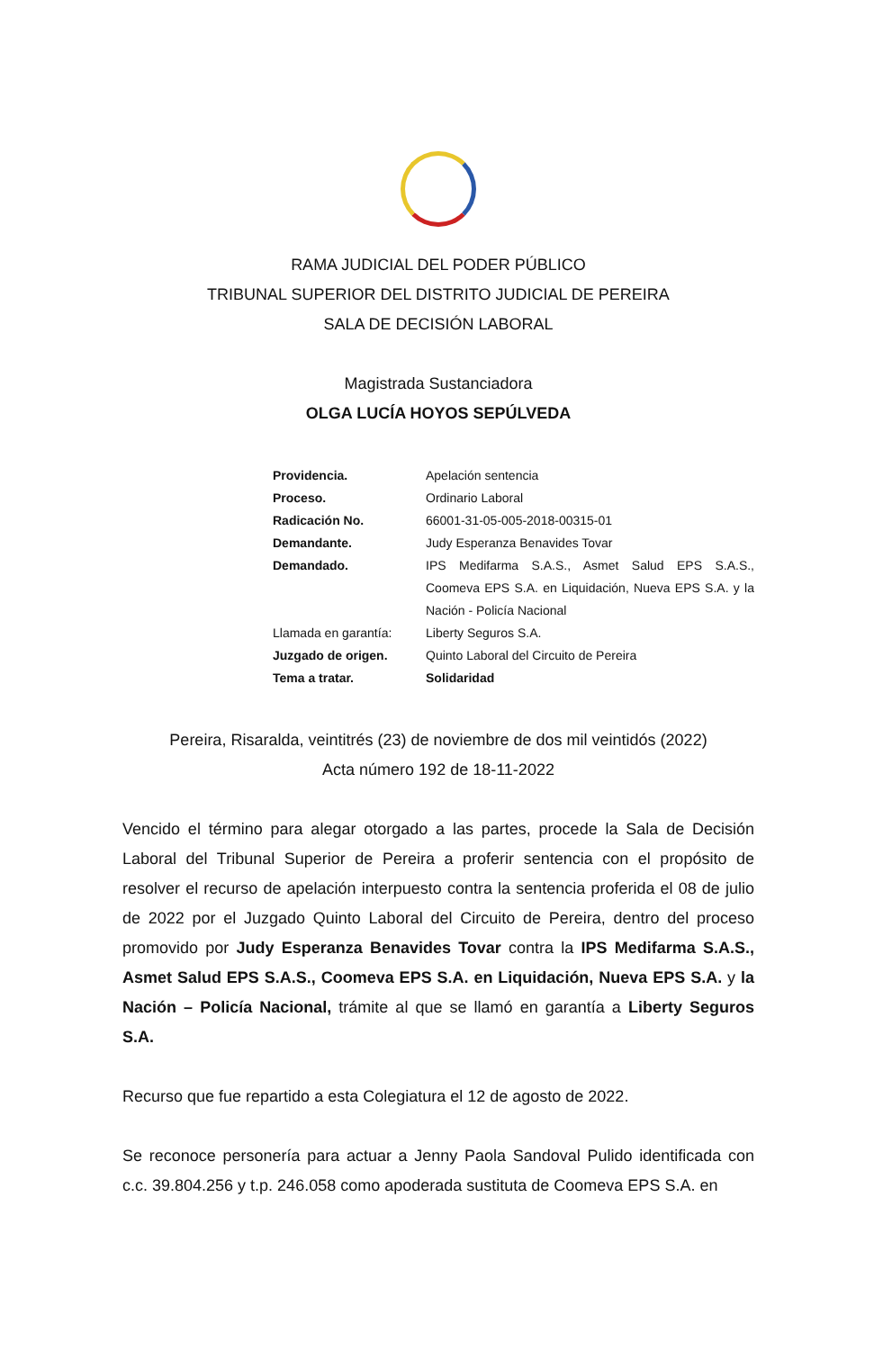RAMA JUDICIAL DEL PODER PÚBLICO
TRIBUNAL SUPERIOR DEL DISTRITO JUDICIAL DE PEREIRA
SALA DE DECISIÓN LABORAL
Magistrada Sustanciadora
OLGA LUCÍA HOYOS SEPÚLVEDA
| Providencia. | Apelación sentencia |
| Proceso. | Ordinario Laboral |
| Radicación No. | 66001-31-05-005-2018-00315-01 |
| Demandante. | Judy Esperanza Benavides Tovar |
| Demandado. | IPS Medifarma S.A.S., Asmet Salud EPS S.A.S., Coomeva EPS S.A. en Liquidación, Nueva EPS S.A. y la Nación - Policía Nacional |
| Llamada en garantía: | Liberty Seguros S.A. |
| Juzgado de origen. | Quinto Laboral del Circuito de Pereira |
| Tema a tratar. | Solidaridad |
Pereira, Risaralda, veintitrés (23) de noviembre de dos mil veintidós (2022)
Acta número 192 de 18-11-2022
Vencido el término para alegar otorgado a las partes, procede la Sala de Decisión Laboral del Tribunal Superior de Pereira a proferir sentencia con el propósito de resolver el recurso de apelación interpuesto contra la sentencia proferida el 08 de julio de 2022 por el Juzgado Quinto Laboral del Circuito de Pereira, dentro del proceso promovido por Judy Esperanza Benavides Tovar contra la IPS Medifarma S.A.S., Asmet Salud EPS S.A.S., Coomeva EPS S.A. en Liquidación, Nueva EPS S.A. y la Nación – Policía Nacional, trámite al que se llamó en garantía a Liberty Seguros S.A.
Recurso que fue repartido a esta Colegiatura el 12 de agosto de 2022.
Se reconoce personería para actuar a Jenny Paola Sandoval Pulido identificada con c.c. 39.804.256 y t.p. 246.058 como apoderada sustituta de Coomeva EPS S.A. en